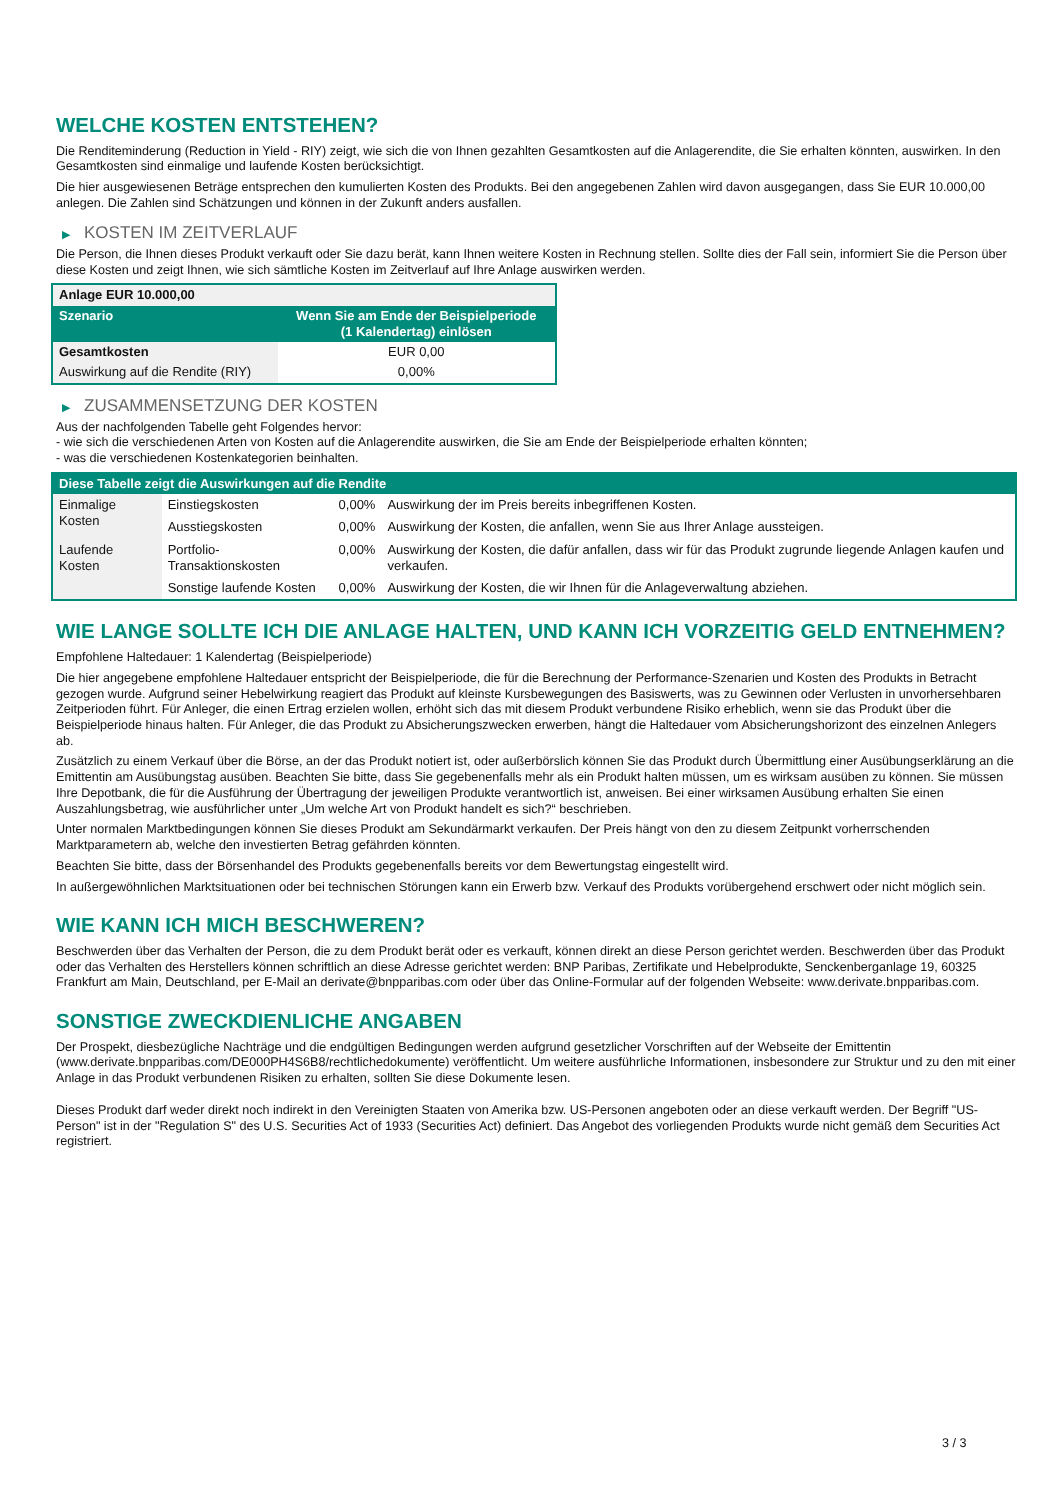WELCHE KOSTEN ENTSTEHEN?
Die Renditeminderung (Reduction in Yield - RIY) zeigt, wie sich die von Ihnen gezahlten Gesamtkosten auf die Anlagerendite, die Sie erhalten könnten, auswirken. In den Gesamtkosten sind einmalige und laufende Kosten berücksichtigt.
Die hier ausgewiesenen Beträge entsprechen den kumulierten Kosten des Produkts. Bei den angegebenen Zahlen wird davon ausgegangen, dass Sie EUR 10.000,00 anlegen. Die Zahlen sind Schätzungen und können in der Zukunft anders ausfallen.
▶ KOSTEN IM ZEITVERLAUF
Die Person, die Ihnen dieses Produkt verkauft oder Sie dazu berät, kann Ihnen weitere Kosten in Rechnung stellen. Sollte dies der Fall sein, informiert Sie die Person über diese Kosten und zeigt Ihnen, wie sich sämtliche Kosten im Zeitverlauf auf Ihre Anlage auswirken werden.
| Anlage EUR 10.000,00 | |
| --- | --- |
| Szenario | Wenn Sie am Ende der Beispielperiode (1 Kalendertag) einlösen |
| Gesamtkosten | EUR 0,00 |
| Auswirkung auf die Rendite (RIY) | 0,00% |
▶ ZUSAMMENSETZUNG DER KOSTEN
Aus der nachfolgenden Tabelle geht Folgendes hervor:
- wie sich die verschiedenen Arten von Kosten auf die Anlagerendite auswirken, die Sie am Ende der Beispielperiode erhalten könnten;
- was die verschiedenen Kostenkategorien beinhalten.
| Diese Tabelle zeigt die Auswirkungen auf die Rendite | | | |
| --- | --- | --- | --- |
| Einmalige Kosten | Einstiegskosten | 0,00% | Auswirkung der im Preis bereits inbegriffenen Kosten. |
| | Ausstiegskosten | 0,00% | Auswirkung der Kosten, die anfallen, wenn Sie aus Ihrer Anlage aussteigen. |
| Laufende Kosten | Portfolio-Transaktionskosten | 0,00% | Auswirkung der Kosten, die dafür anfallen, dass wir für das Produkt zugrunde liegende Anlagen kaufen und verkaufen. |
| | Sonstige laufende Kosten | 0,00% | Auswirkung der Kosten, die wir Ihnen für die Anlageverwaltung abziehen. |
WIE LANGE SOLLTE ICH DIE ANLAGE HALTEN, UND KANN ICH VORZEITIG GELD ENTNEHMEN?
Empfohlene Haltedauer: 1 Kalendertag (Beispielperiode)
Die hier angegebene empfohlene Haltedauer entspricht der Beispielperiode, die für die Berechnung der Performance-Szenarien und Kosten des Produkts in Betracht gezogen wurde. Aufgrund seiner Hebelwirkung reagiert das Produkt auf kleinste Kursbewegungen des Basiswerts, was zu Gewinnen oder Verlusten in unvorhersehbaren Zeitperioden führt. Für Anleger, die einen Ertrag erzielen wollen, erhöht sich das mit diesem Produkt verbundene Risiko erheblich, wenn sie das Produkt über die Beispielperiode hinaus halten. Für Anleger, die das Produkt zu Absicherungszwecken erwerben, hängt die Haltedauer vom Absicherungshorizont des einzelnen Anlegers ab.
Zusätzlich zu einem Verkauf über die Börse, an der das Produkt notiert ist, oder außerbörslich können Sie das Produkt durch Übermittlung einer Ausübungserklärung an die Emittentin am Ausübungstag ausüben. Beachten Sie bitte, dass Sie gegebenenfalls mehr als ein Produkt halten müssen, um es wirksam ausüben zu können. Sie müssen Ihre Depotbank, die für die Ausführung der Übertragung der jeweiligen Produkte verantwortlich ist, anweisen. Bei einer wirksamen Ausübung erhalten Sie einen Auszahlungsbetrag, wie ausführlicher unter „Um welche Art von Produkt handelt es sich?“ beschrieben.
Unter normalen Marktbedingungen können Sie dieses Produkt am Sekundärmarkt verkaufen. Der Preis hängt von den zu diesem Zeitpunkt vorherrschenden Marktparametern ab, welche den investierten Betrag gefährden könnten.
Beachten Sie bitte, dass der Börsenhandel des Produkts gegebenenfalls bereits vor dem Bewertungstag eingestellt wird.
In außergewöhnlichen Marktsituationen oder bei technischen Störungen kann ein Erwerb bzw. Verkauf des Produkts vorübergehend erschwert oder nicht möglich sein.
WIE KANN ICH MICH BESCHWEREN?
Beschwerden über das Verhalten der Person, die zu dem Produkt berät oder es verkauft, können direkt an diese Person gerichtet werden. Beschwerden über das Produkt oder das Verhalten des Herstellers können schriftlich an diese Adresse gerichtet werden: BNP Paribas, Zertifikate und Hebelprodukte, Senckenberganlage 19, 60325 Frankfurt am Main, Deutschland, per E-Mail an derivate@bnpparibas.com oder über das Online-Formular auf der folgenden Webseite: www.derivate.bnpparibas.com.
SONSTIGE ZWECKDIENLICHE ANGABEN
Der Prospekt, diesbezügliche Nachträge und die endgültigen Bedingungen werden aufgrund gesetzlicher Vorschriften auf der Webseite der Emittentin (www.derivate.bnpparibas.com/DE000PH4S6B8/rechtlichedokumente) veröffentlicht. Um weitere ausführliche Informationen, insbesondere zur Struktur und zu den mit einer Anlage in das Produkt verbundenen Risiken zu erhalten, sollten Sie diese Dokumente lesen.
Dieses Produkt darf weder direkt noch indirekt in den Vereinigten Staaten von Amerika bzw. US-Personen angeboten oder an diese verkauft werden. Der Begriff "US-Person" ist in der "Regulation S" des U.S. Securities Act of 1933 (Securities Act) definiert. Das Angebot des vorliegenden Produkts wurde nicht gemäß dem Securities Act registriert.
3 / 3